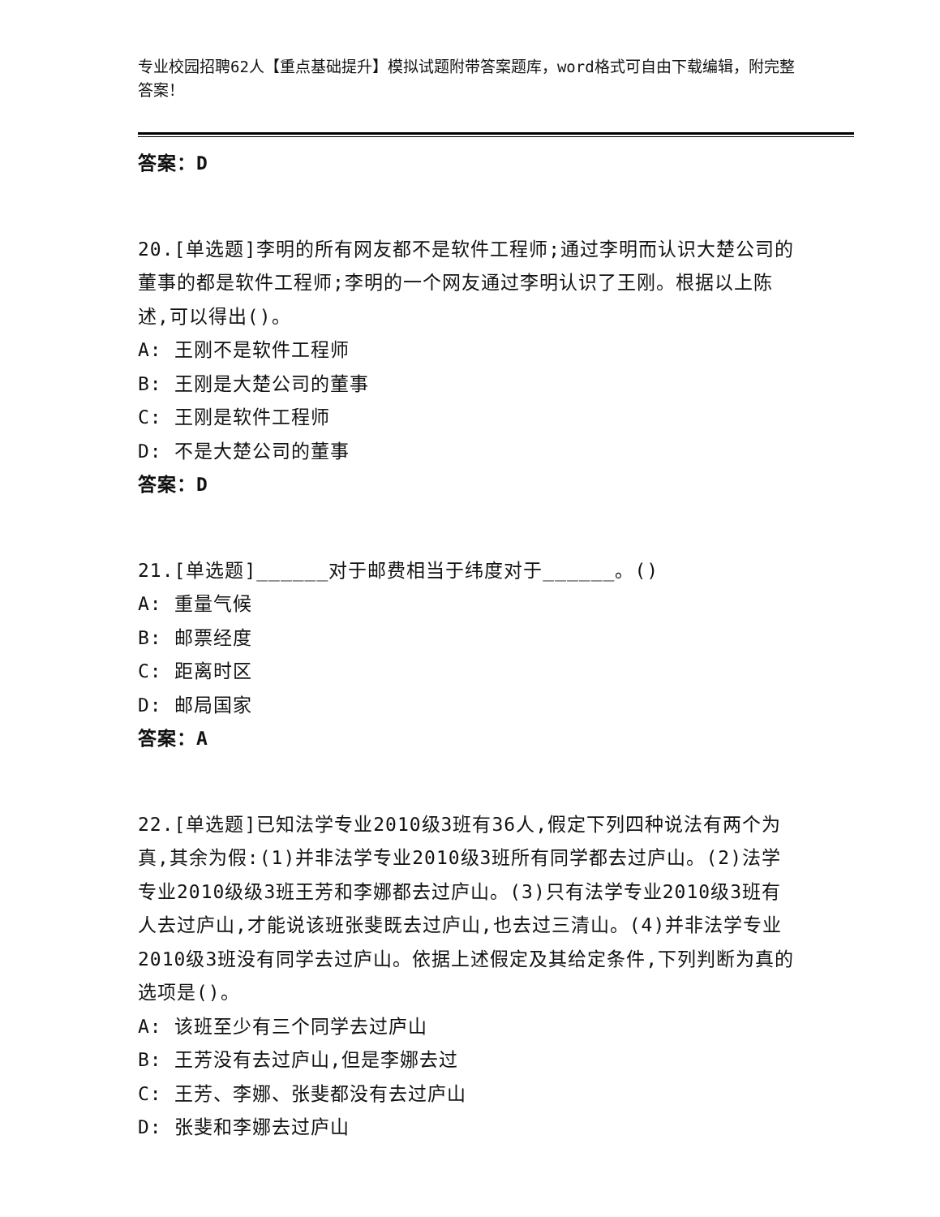专业校园招聘62人【重点基础提升】模拟试题附带答案题库，word格式可自由下载编辑，附完整答案！
答案：D
20.[单选题]李明的所有网友都不是软件工程师;通过李明而认识大楚公司的董事的都是软件工程师;李明的一个网友通过李明认识了王刚。根据以上陈述,可以得出()。
A: 王刚不是软件工程师
B: 王刚是大楚公司的董事
C: 王刚是软件工程师
D: 不是大楚公司的董事
答案：D
21.[单选题]______对于邮费相当于纬度对于______。()
A: 重量气候
B: 邮票经度
C: 距离时区
D: 邮局国家
答案：A
22.[单选题]已知法学专业2010级3班有36人,假定下列四种说法有两个为真,其余为假:(1)并非法学专业2010级3班所有同学都去过庐山。(2)法学专业2010级级3班王芳和李娜都去过庐山。(3)只有法学专业2010级3班有人去过庐山,才能说该班张斐既去过庐山,也去过三清山。(4)并非法学专业2010级3班没有同学去过庐山。依据上述假定及其给定条件,下列判断为真的选项是()。
A: 该班至少有三个同学去过庐山
B: 王芳没有去过庐山,但是李娜去过
C: 王芳、李娜、张斐都没有去过庐山
D: 张斐和李娜去过庐山